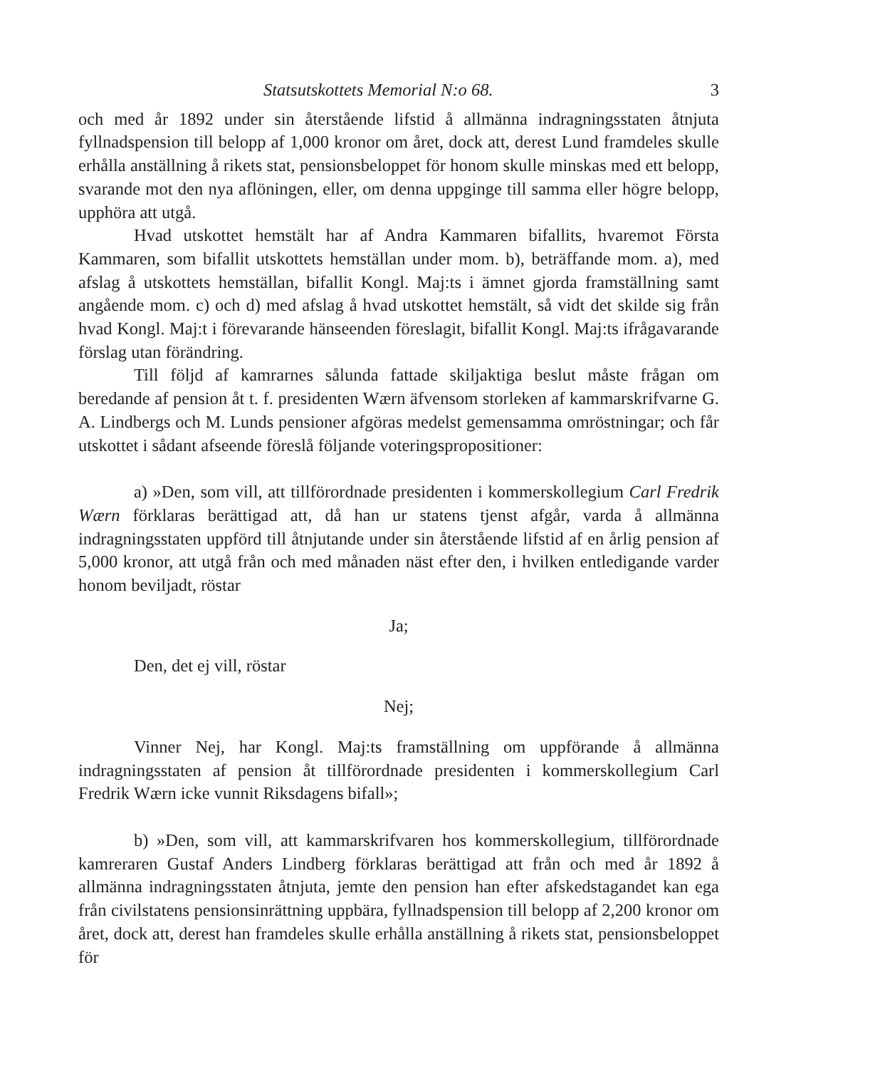Statsutskottets Memorial N:o 68. 3
och med år 1892 under sin återstående lifstid å allmänna indragningsstaten åtnjuta fyllnadspension till belopp af 1,000 kronor om året, dock att, derest Lund framdeles skulle erhålla anställning å rikets stat, pensionsbeloppet för honom skulle minskas med ett belopp, svarande mot den nya aflöningen, eller, om denna uppginge till samma eller högre belopp, upphöra att utgå.
Hvad utskottet hemstält har af Andra Kammaren bifallits, hvaremot Första Kammaren, som bifallit utskottets hemställan under mom. b), beträffande mom. a), med afslag å utskottets hemställan, bifallit Kongl. Maj:ts i ämnet gjorda framställning samt angående mom. c) och d) med afslag å hvad utskottet hemstält, så vidt det skilde sig från hvad Kongl. Maj:t i förevarande hänseenden föreslagit, bifallit Kongl. Maj:ts ifrågavarande förslag utan förändring.
Till följd af kamrarnes sålunda fattade skiljaktiga beslut måste frågan om beredande af pension åt t. f. presidenten Wærn äfvensom storleken af kammarskrifvarne G. A. Lindbergs och M. Lunds pensioner afgöras medelst gemensamma omröstningar; och får utskottet i sådant afseende föreslå följande voteringspropositioner:
a) »Den, som vill, att tillförordnade presidenten i kommerskollegium Carl Fredrik Wærn förklaras berättigad att, då han ur statens tjenst afgår, varda å allmänna indragningsstaten uppförd till åtnjutande under sin återstående lifstid af en årlig pension af 5,000 kronor, att utgå från och med månaden näst efter den, i hvilken entledigande varder honom beviljadt, röstar
Ja;
Den, det ej vill, röstar
Nej;
Vinner Nej, har Kongl. Maj:ts framställning om uppförande å allmänna indragningsstaten af pension åt tillförordnade presidenten i kommerskollegium Carl Fredrik Wærn icke vunnit Riksdagens bifall»;
b) »Den, som vill, att kammarskrifvaren hos kommerskollegium, tillförordnade kamreraren Gustaf Anders Lindberg förklaras berättigad att från och med år 1892 å allmänna indragningsstaten åtnjuta, jemte den pension han efter afskedstagandet kan ega från civilstatens pensionsinrättning uppbära, fyllnadspension till belopp af 2,200 kronor om året, dock att, derest han framdeles skulle erhålla anställning å rikets stat, pensionsbeloppet för